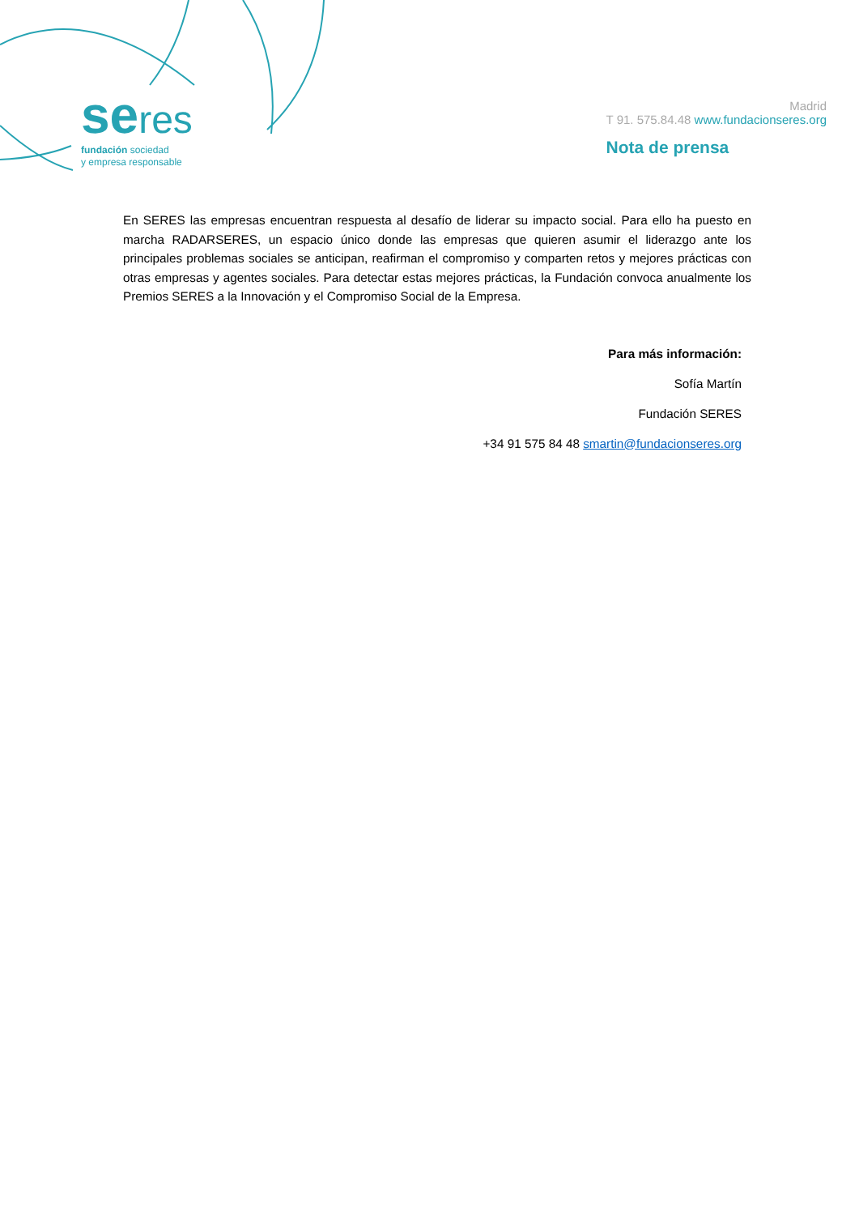seres
fundación sociedad
y empresa responsable
Madrid
T 91. 575.84.48 www.fundacionseres.org
Nota de prensa
En SERES las empresas encuentran respuesta al desafío de liderar su impacto social. Para ello ha puesto en marcha RADARSERES, un espacio único donde las empresas que quieren asumir el liderazgo ante los principales problemas sociales se anticipan, reafirman el compromiso y comparten retos y mejores prácticas con otras empresas y agentes sociales. Para detectar estas mejores prácticas, la Fundación convoca anualmente los Premios SERES a la Innovación y el Compromiso Social de la Empresa.
Para más información:
Sofía Martín
Fundación SERES
+34 91 575 84 48 smartin@fundacionseres.org